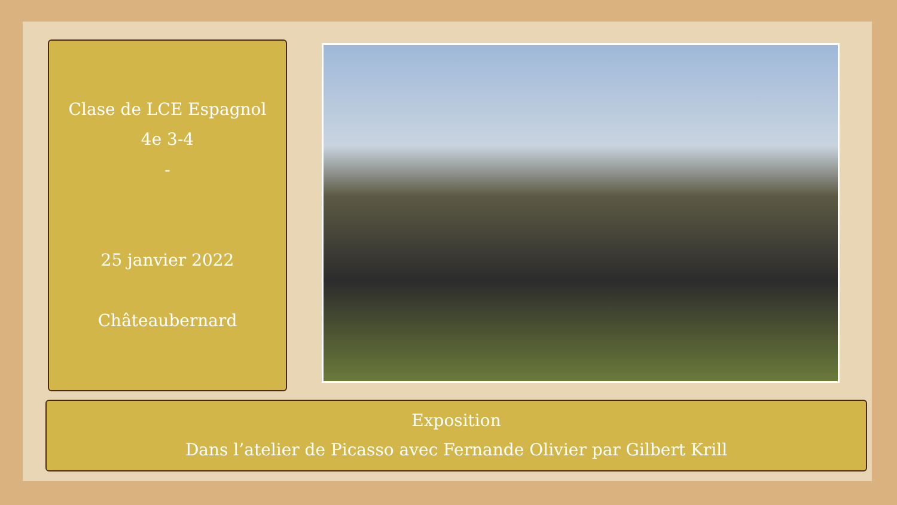Clase de LCE Espagnol
4e 3-4
-
25 janvier 2022
Châteaubernard
Exposition
Dans l’atelier de Picasso avec Fernande Olivier par Gilbert Krill